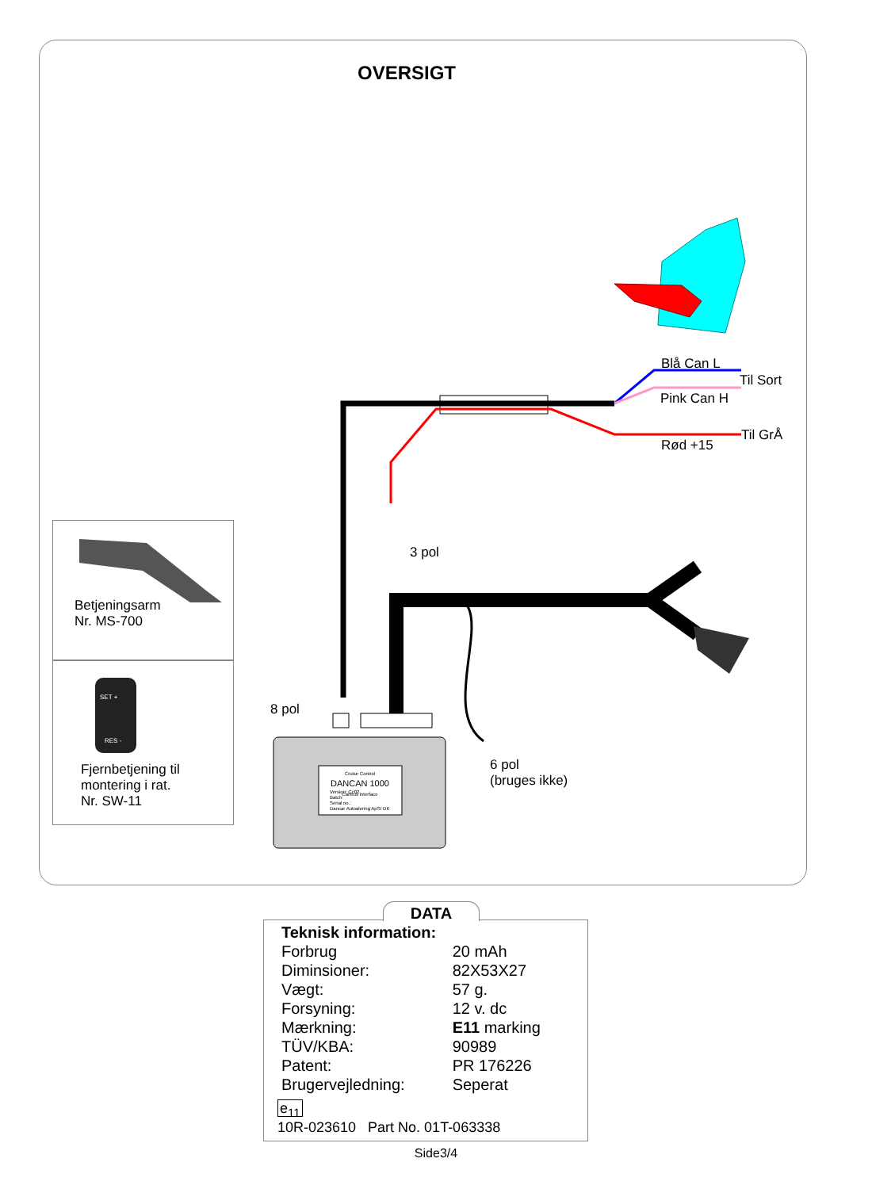OVERSIGT
Blå Can L
Til Sort
Pink Can H
Til GrÅ
Rød +15
3 pol
8 pol
6 pol
(bruges ikke)
Betjeningsarm
Nr. MS-700
Fjernbetjening til
montering i rat.
Nr. SW-11
SET +
RES -
Cruise Control
DANCAN 1000
Canbus interface
Version: Cc02
Batch:
Serial no.:
Dancar Autoalering ApS/ DK
DATA
| Teknisk information: | |
| Forbrug | 20 mAh |
| Diminsioner: | 82X53X27 |
| Vægt: | 57 g. |
| Forsyning: | 12 v. dc |
| Mærkning: | E11 marking |
| TÜV/KBA: | 90989 |
| Patent: | PR 176226 |
| Brugervejledning: | Seperat |
e<sub>11</sub>
10R-023610 Part No. 01T-063338
Side3/4